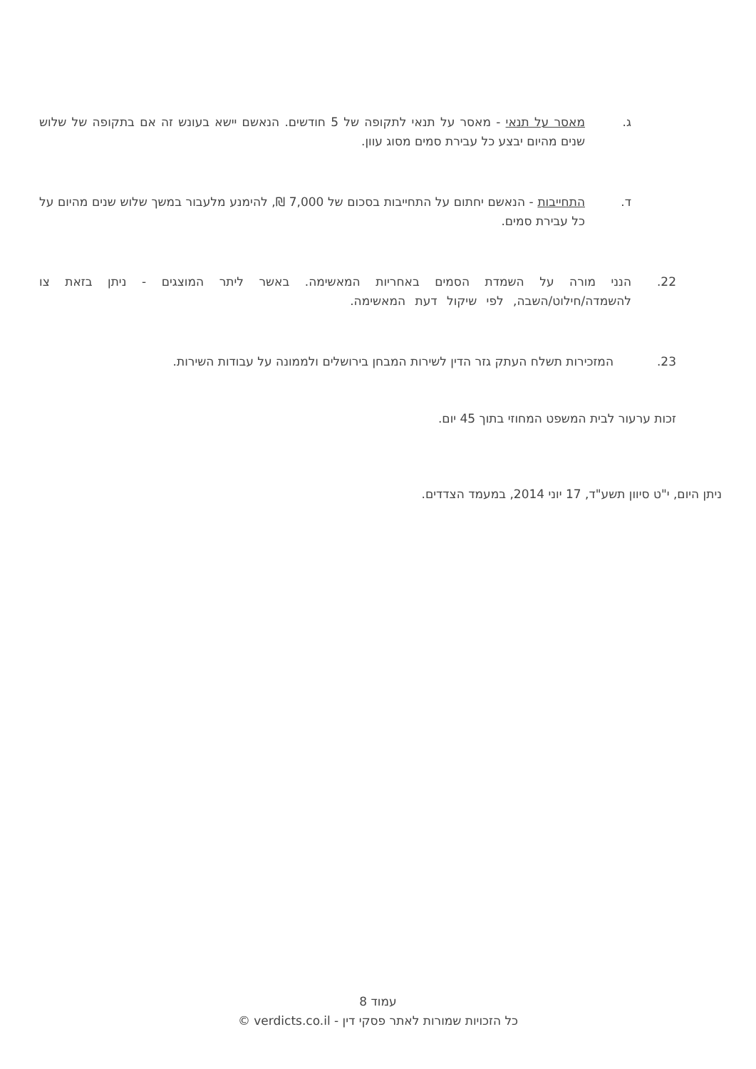ג.
מאסר על תנאי - מאסר על תנאי לתקופה של 5 חודשים. הנאשם יישא בעונש זה אם בתקופה של שלוש שנים מהיום יבצע כל עבירת סמים מסוג עוון.
ד.
התחייבות - הנאשם יחתום על התחייבות בסכום של 7,000 ₪, להימנע מלעבור במשך שלוש שנים מהיום על כל עבירת סמים.
22.
הנני מורה על השמדת הסמים באחריות המאשימה. באשר ליתר המוצגים - ניתן בזאת צו להשמדה/חילוט/השבה, לפי שיקול דעת המאשימה.
23.
המזכירות תשלח העתק גזר הדין לשירות המבחן בירושלים ולממונה על עבודות השירות.
זכות ערעור לבית המשפט המחוזי בתוך 45 יום.
ניתן היום, י"ט סיוון תשע"ד, 17 יוני 2014, במעמד הצדדים.
עמוד 8
כל הזכויות שמורות לאתר פסקי דין - verdicts.co.il ©